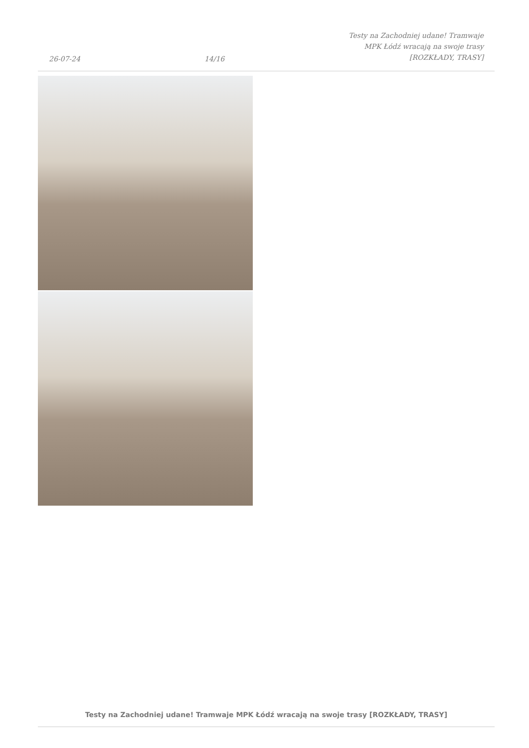26-07-24
14/16
Testy na Zachodniej udane! Tramwaje
MPK Łódź wracają na swoje trasy
[ROZKŁADY, TRASY]
Testy na Zachodniej udane! Tramwaje MPK Łódź wracają na swoje trasy [ROZKŁADY, TRASY]